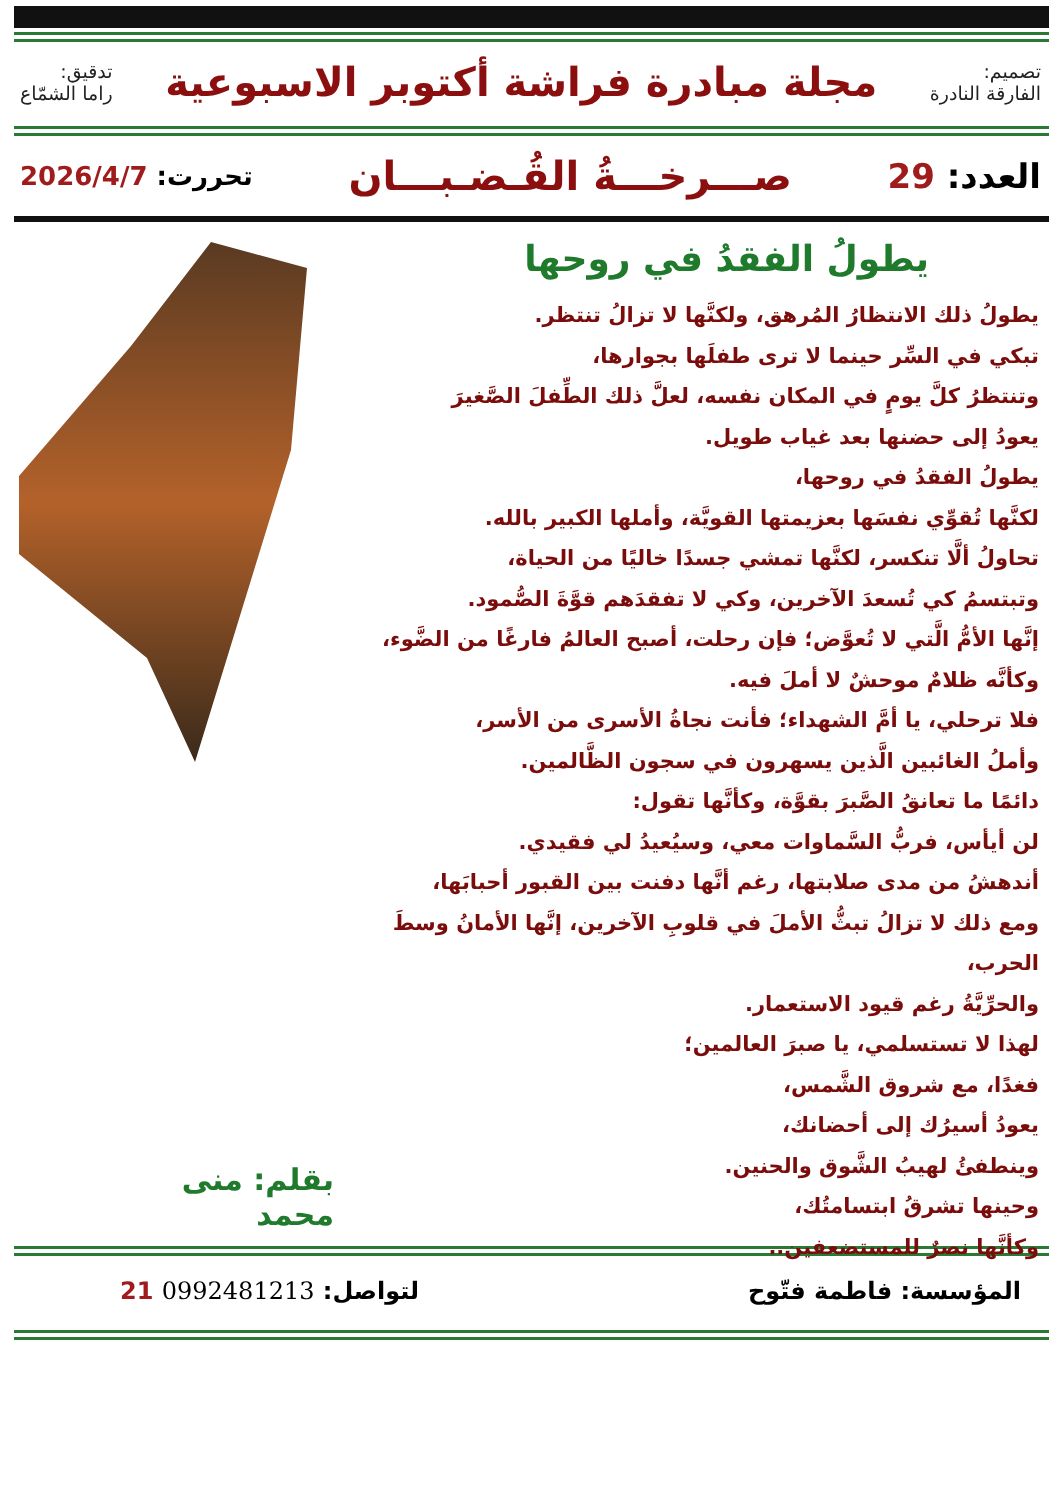تصميم:
الفارقة النادرة
مجلة مبادرة فراشة أكتوبر الاسبوعية
تدقيق:
راما الشمّاع
العدد: 29
صـــرخـــةُ القُـضـبـــان
تحررت: 2026/4/7
يطولُ الفقدُ في روحها
يطولُ ذلك الانتظارُ المُرهق، ولكنَّها لا تزالُ تنتظر.
تبكي في السِّر حينما لا ترى طفلَها بجوارها،
وتنتظرُ كلَّ يومٍ في المكان نفسه، لعلَّ ذلك الطِّفلَ الصَّغيرَ
يعودُ إلى حضنها بعد غياب طويل.
يطولُ الفقدُ في روحها،
لكنَّها تُقوِّي نفسَها بعزيمتها القويَّة، وأملها الكبير بالله.
تحاولُ ألَّا تنكسر، لكنَّها تمشي جسدًا خاليًا من الحياة،
وتبتسمُ كي تُسعدَ الآخرين، وكي لا تفقدَهم قوَّةَ الصُّمود.
إنَّها الأمُّ الَّتي لا تُعوَّض؛ فإن رحلت، أصبح العالمُ فارغًا من الضَّوء،
وكأنَّه ظلامٌ موحشٌ لا أملَ فيه.
فلا ترحلي، يا أمَّ الشهداء؛ فأنت نجاةُ الأسرى من الأسر،
وأملُ الغائبين الَّذين يسهرون في سجون الظَّالمين.
دائمًا ما تعانقُ الصَّبرَ بقوَّة، وكأنَّها تقول:
لن أيأس، فربُّ السَّماوات معي، وسيُعيدُ لي فقيدي.
أندهشُ من مدى صلابتها، رغم أنَّها دفنت بين القبور أحبابَها،
ومع ذلك لا تزالُ تبثُّ الأملَ في قلوبِ الآخرين، إنَّها الأمانُ وسطَ الحرب،
والحرِّيَّةُ رغم قيود الاستعمار.
لهذا لا تستسلمي، يا صبرَ العالمين؛
فغدًا، مع شروق الشَّمس،
يعودُ أسيرُك إلى أحضانك،
وينطفئُ لهيبُ الشَّوق والحنين.
وحينها تشرقُ ابتسامتُك،
وكأنَّها نصرٌ للمستضعفين..
بقلم: منى محمد
المؤسسة: فاطمة فتّوح لتواصل: 0992481213 21